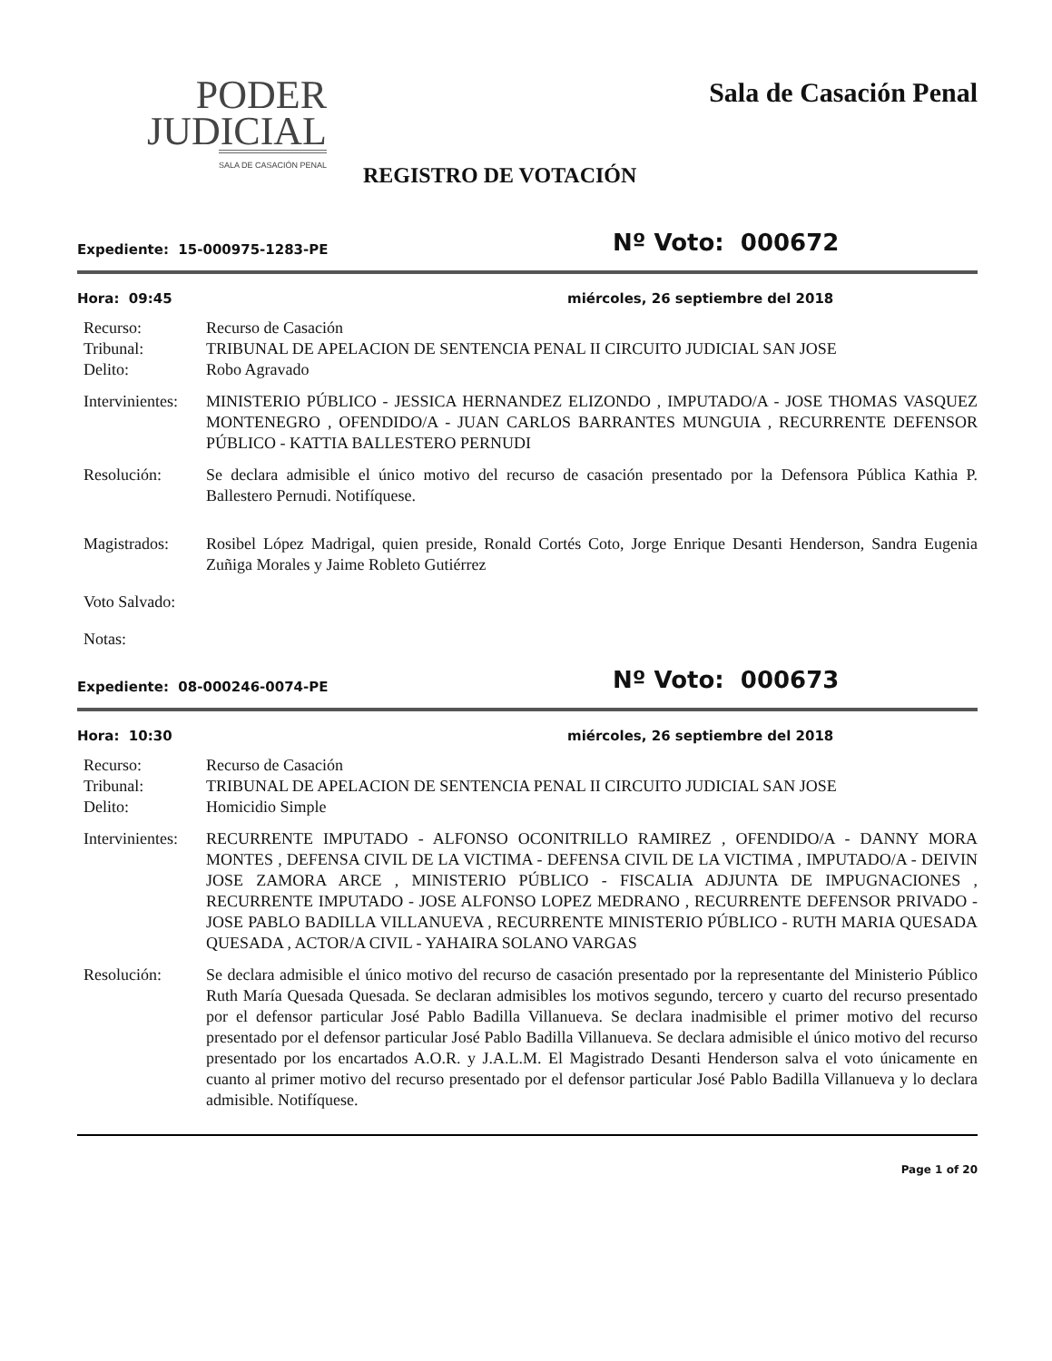PODER
JUDICIAL
SALA DE CASACIÓN PENAL
Sala de Casación Penal
REGISTRO DE VOTACIÓN
Expediente: 15-000975-1283-PE
Nº Voto: 000672
Hora: 09:45 miércoles, 26 septiembre del 2018
Recurso: Recurso de Casación
Tribunal: TRIBUNAL DE APELACION DE SENTENCIA PENAL II CIRCUITO JUDICIAL SAN JOSE
Delito: Robo Agravado
Intervinientes:
MINISTERIO PÚBLICO - JESSICA HERNANDEZ ELIZONDO , IMPUTADO/A - JOSE THOMAS VASQUEZ MONTENEGRO , OFENDIDO/A - JUAN CARLOS BARRANTES MUNGUIA , RECURRENTE DEFENSOR PÚBLICO - KATTIA BALLESTERO PERNUDI
Resolución: Se declara admisible el único motivo del recurso de casación presentado por la Defensora Pública Kathia P. Ballestero Pernudi. Notifíquese.
Magistrados: Rosibel López Madrigal, quien preside, Ronald Cortés Coto, Jorge Enrique Desanti Henderson, Sandra Eugenia Zuñiga Morales y Jaime Robleto Gutiérrez
Voto Salvado:
Notas:
Expediente: 08-000246-0074-PE
Nº Voto: 000673
Hora: 10:30 miércoles, 26 septiembre del 2018
Recurso: Recurso de Casación
Tribunal: TRIBUNAL DE APELACION DE SENTENCIA PENAL II CIRCUITO JUDICIAL SAN JOSE
Delito: Homicidio Simple
Intervinientes:
RECURRENTE IMPUTADO - ALFONSO OCONITRILLO RAMIREZ , OFENDIDO/A - DANNY MORA MONTES , DEFENSA CIVIL DE LA VICTIMA - DEFENSA CIVIL DE LA VICTIMA , IMPUTADO/A - DEIVIN JOSE ZAMORA ARCE , MINISTERIO PÚBLICO - FISCALIA ADJUNTA DE IMPUGNACIONES , RECURRENTE IMPUTADO - JOSE ALFONSO LOPEZ MEDRANO , RECURRENTE DEFENSOR PRIVADO - JOSE PABLO BADILLA VILLANUEVA , RECURRENTE MINISTERIO PÚBLICO - RUTH MARIA QUESADA QUESADA , ACTOR/A CIVIL - YAHAIRA SOLANO VARGAS
Resolución: Se declara admisible el único motivo del recurso de casación presentado por la representante del Ministerio Público Ruth María Quesada Quesada. Se declaran admisibles los motivos segundo, tercero y cuarto del recurso presentado por el defensor particular José Pablo Badilla Villanueva. Se declara inadmisible el primer motivo del recurso presentado por el defensor particular José Pablo Badilla Villanueva. Se declara admisible el único motivo del recurso presentado por los encartados A.O.R. y J.A.L.M. El Magistrado Desanti Henderson salva el voto únicamente en cuanto al primer motivo del recurso presentado por el defensor particular José Pablo Badilla Villanueva y lo declara admisible. Notifíquese.
Page 1 of 20